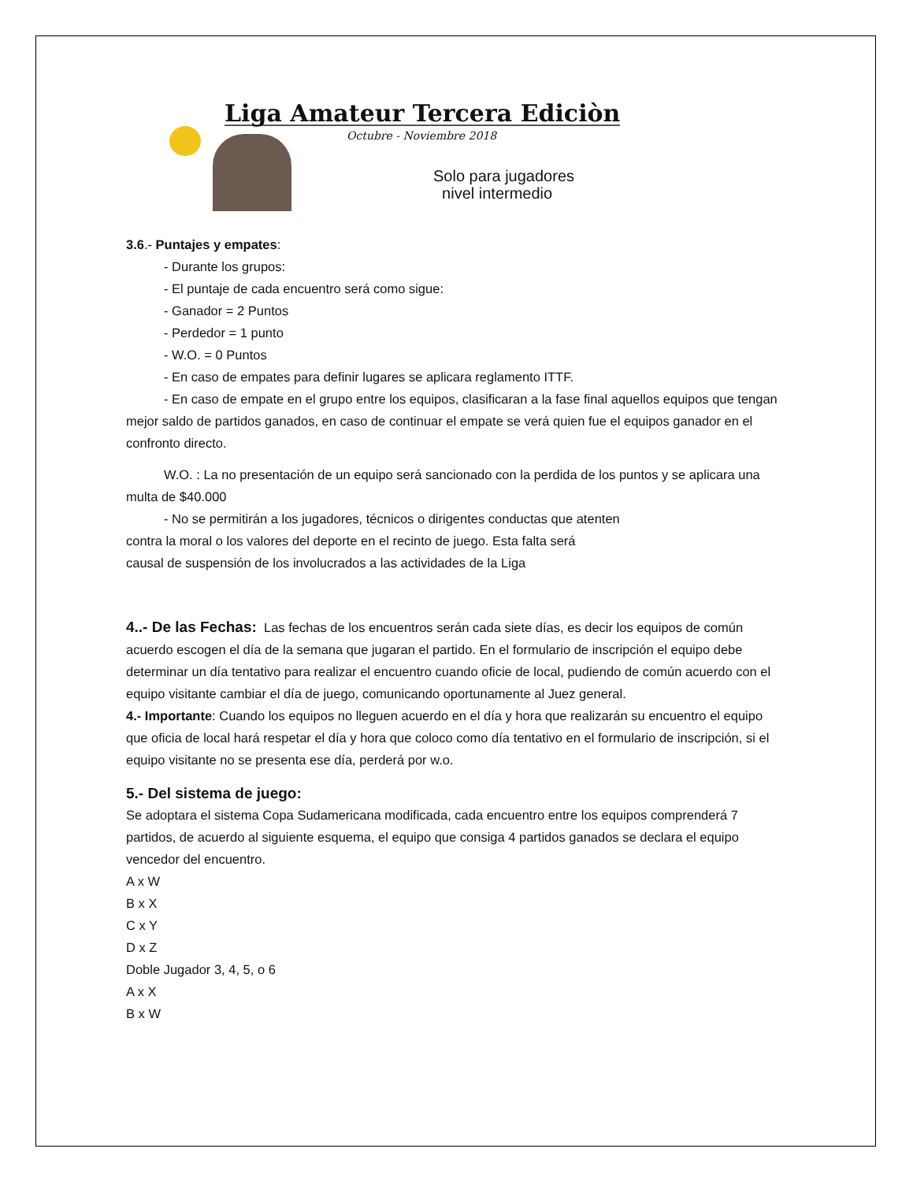Liga Amateur Tercera Ediciòn
Octubre - Noviembre 2018
Solo para jugadores
nivel intermedio
3.6.- Puntajes y empates:
- Durante los grupos:
- El puntaje de cada encuentro será como sigue:
- Ganador = 2 Puntos
- Perdedor = 1 punto
- W.O. = 0 Puntos
- En caso de empates para definir lugares se aplicara reglamento ITTF.
- En caso de empate en el grupo entre los equipos, clasificaran a la fase final aquellos equipos que tengan mejor saldo de partidos ganados, en caso de continuar el empate se verá quien fue el equipos ganador en el confronto directo.
W.O. : La no presentación de un equipo será sancionado con la perdida de los puntos y se aplicara una multa de $40.000
- No se permitirán a los jugadores, técnicos o dirigentes conductas que atenten
contra la moral o los valores del deporte en el recinto de juego. Esta falta será
causal de suspensión de los involucrados a las actividades de la Liga
4..- De las Fechas: Las fechas de los encuentros serán cada siete días, es decir los equipos de común acuerdo escogen el día de la semana que jugaran el partido. En el formulario de inscripción el equipo debe determinar un día tentativo para realizar el encuentro cuando oficie de local, pudiendo de común acuerdo con el equipo visitante cambiar el día de juego, comunicando oportunamente al Juez general.
4.- Importante: Cuando los equipos no lleguen acuerdo en el día y hora que realizarán su encuentro el equipo que oficia de local hará respetar el día y hora que coloco como día tentativo en el formulario de inscripción, si el equipo visitante no se presenta ese día, perderá por w.o.
5.- Del sistema de juego:
Se adoptara el sistema Copa Sudamericana modificada, cada encuentro entre los equipos comprenderá 7 partidos, de acuerdo al siguiente esquema, el equipo que consiga 4 partidos ganados se declara el equipo vencedor del encuentro.
A x W
B x X
C x Y
D x Z
Doble Jugador 3, 4, 5, o 6
A x X
B x W